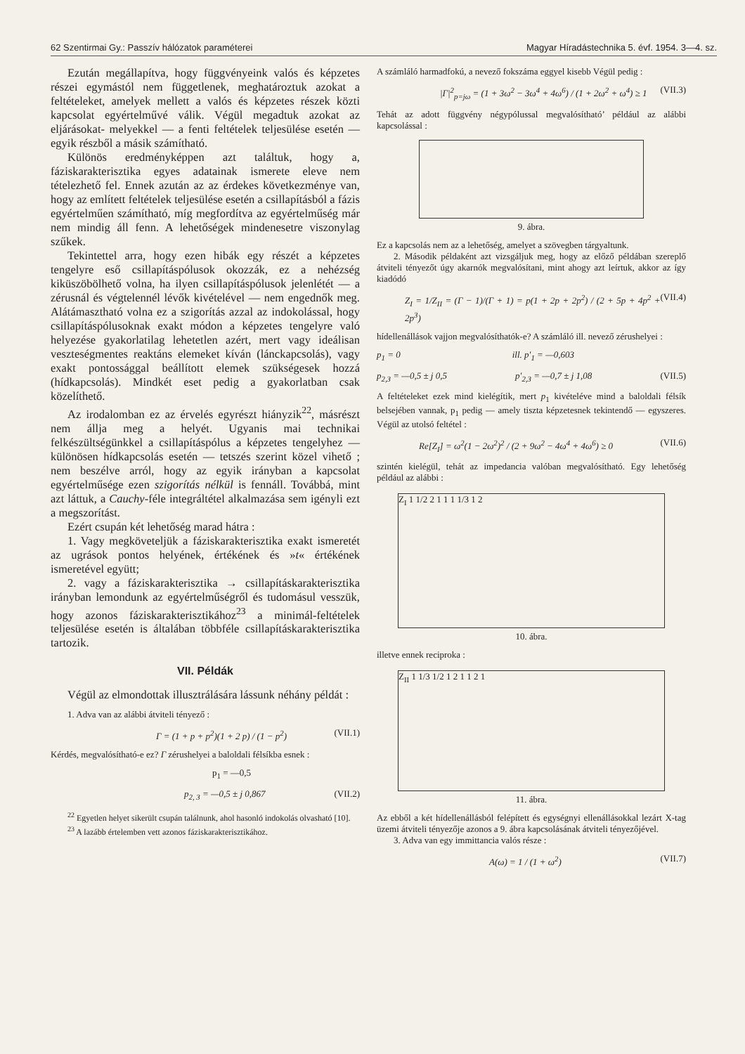62 Szentirmai Gy.: Passzív hálózatok paraméterei Magyar Híradástechnika 5. évf. 1954. 3—4. sz.
Ezután megállapítva, hogy függvényeink valós és képzetes részei egymástól nem függetlenek, meghatároztuk azokat a feltételeket, amelyek mellett a valós és képzetes részek közti kapcsolat egyértelművé válik. Végül megadtuk azokat az eljárásokat- melyekkel — a fenti feltételek teljesülése esetén — egyik részből a másik számítható.
Különös eredményképpen azt találtuk, hogy a, fáziskarakterisztika egyes adatainak ismerete eleve nem tételezhető fel. Ennek azután az az érdekes következménye van, hogy az említett feltételek teljesülése esetén a csillapításból a fázis egyértelműen számítható, míg megfordítva az egyértelműség már nem mindig áll fenn. A lehetőségek mindenesetre viszonylag szűkek.
Tekintettel arra, hogy ezen hibák egy részét a képzetes tengelyre eső csillapításpólusok okozzák, ez a nehézség kiküszöbölhető volna, ha ilyen csillapításpólusok jelenlétét — a zérusnál és végtelennél lévők kivételével — nem engednők meg. Alátámasztható volna ez a szigorítás azzal az indokolással, hogy csillapításpólusoknak exakt módon a képzetes tengelyre való helyezése gyakorlatilag lehetetlen azért, mert vagy ideálisan veszteségmentes reaktáns elemeket kíván (lánckapcsolás), vagy exakt pontossággal beállított elemek szükségesek hozzá (hídkapcsolás). Mindkét eset pedig a gyakorlatban csak közelíthető.
Az irodalomban ez az érvelés egyrészt hiányzik<sup>22</sup>, másrészt nem állja meg a helyét. Ugyanis mai technikai felkészültségünkkel a csillapításpólus a képzetes tengelyhez — különösen hídkapcsolás esetén — tetszés szerint közel vihető ; nem beszélve arról, hogy az egyik irányban a kapcsolat egyértelműsége ezen szigorítás nélkül is fennáll. Továbbá, mint azt láttuk, a Cauchy-féle integráltétel alkalmazása sem igényli ezt a megszorítást.
Ezért csupán két lehetőség marad hátra :
1. Vagy megköveteljük a fáziskarakterisztika exakt ismeretét az ugrások pontos helyének, értékének és »t« értékének ismeretével együtt;
2. vagy a fáziskarakterisztika → csillapításkarakterisztika irányban lemondunk az egyértelműségről és tudomásul vesszük, hogy azonos fáziskarakterisztikához<sup>23</sup> a minimál-feltételek teljesülése esetén is általában többféle csillapításkarakterisztika tartozik.
VII. Példák
Végül az elmondottak illusztrálására lássunk néhány példát :
1. Adva van az alábbi átviteli tényező :
Γ = (1 + p + p<sup>2</sup>)(1 + 2 p) / (1 − p<sup>2</sup>) (VII.1)
Kérdés, megvalósítható-e ez? Γ zérushelyei a baloldali félsíkba esnek :
p<sub>1</sub> = —0,5
p<sub>2, 3</sub> = —0,5 ± j 0,867 (VII.2)
<sup>22</sup> Egyetlen helyet sikerült csupán találnunk, ahol hasonló indokolás olvasható [10].
<sup>23</sup> A lazább értelemben vett azonos fáziskarakterisztikához.
A számláló harmadfokú, a nevező fokszáma eggyel kisebb Végül pedig :
|Γ|<sup>2</sup><sub>p=jω</sub> = (1 + 3ω<sup>2</sup> − 3ω<sup>4</sup> + 4ω<sup>6</sup>) / (1 + 2ω<sup>2</sup> + ω<sup>4</sup>) ≥ 1 (VII.3)
Tehát az adott függvény négypólussal megvalósítható’ például az alábbi kapcsolással :
9. ábra.
Ez a kapcsolás nem az a lehetőség, amelyet a szövegben tárgyaltunk.
2. Második példaként azt vizsgáljuk meg, hogy az előző példában szereplő átviteli tényezőt úgy akarnók megvalósítani, mint ahogy azt leírtuk, akkor az így kiadódó
Z<sub>I</sub> = 1/Z<sub>II</sub> = (Γ − 1)/(Γ + 1) = p(1 + 2p + 2p<sup>2</sup>) / (2 + 5p + 4p<sup>2</sup> + 2p<sup>3</sup>) (VII.4)
hídellenállások vajjon megvalósíthatók-e? A számláló ill. nevező zérushelyei :
p<sub>1</sub> = 0 ill. p′<sub>1</sub> = —0,603
p<sub>2,3</sub> = —0,5 ± j 0,5 p′<sub>2,3</sub> = —0,7 ± j 1,08 (VII.5)
A feltételeket ezek mind kielégítik, mert p<sub>1</sub> kivételéve mind a baloldali félsík belsejében vannak, p<sub>1</sub> pedig — amely tiszta képzetesnek tekintendő — egyszeres. Végül az utolsó feltétel :
Re[Z<sub>I</sub>] = ω<sup>2</sup>(1 − 2ω<sup>2</sup>)<sup>2</sup> / (2 + 9ω<sup>2</sup> − 4ω<sup>4</sup> + 4ω<sup>6</sup>) ≥ 0 (VII.6)
szintén kielégül, tehát az impedancia valóban megvalósítható. Egy lehetőség például az alábbi :
Z<sub>I</sub> 1 1/2 2 1 1 1 1/3 1 2
10. ábra.
illetve ennek reciproka :
Z<sub>II</sub> 1 1/3 1/2 1 2 1 1 2 1
11. ábra.
Az ebből a két hídellenállásból felépített és egységnyi ellenállásokkal lezárt X-tag üzemi átviteli tényezője azonos a 9. ábra kapcsolásának átviteli tényezőjével.
3. Adva van egy immittancia valós része :
A(ω) = 1 / (1 + ω<sup>2</sup>) (VII.7)